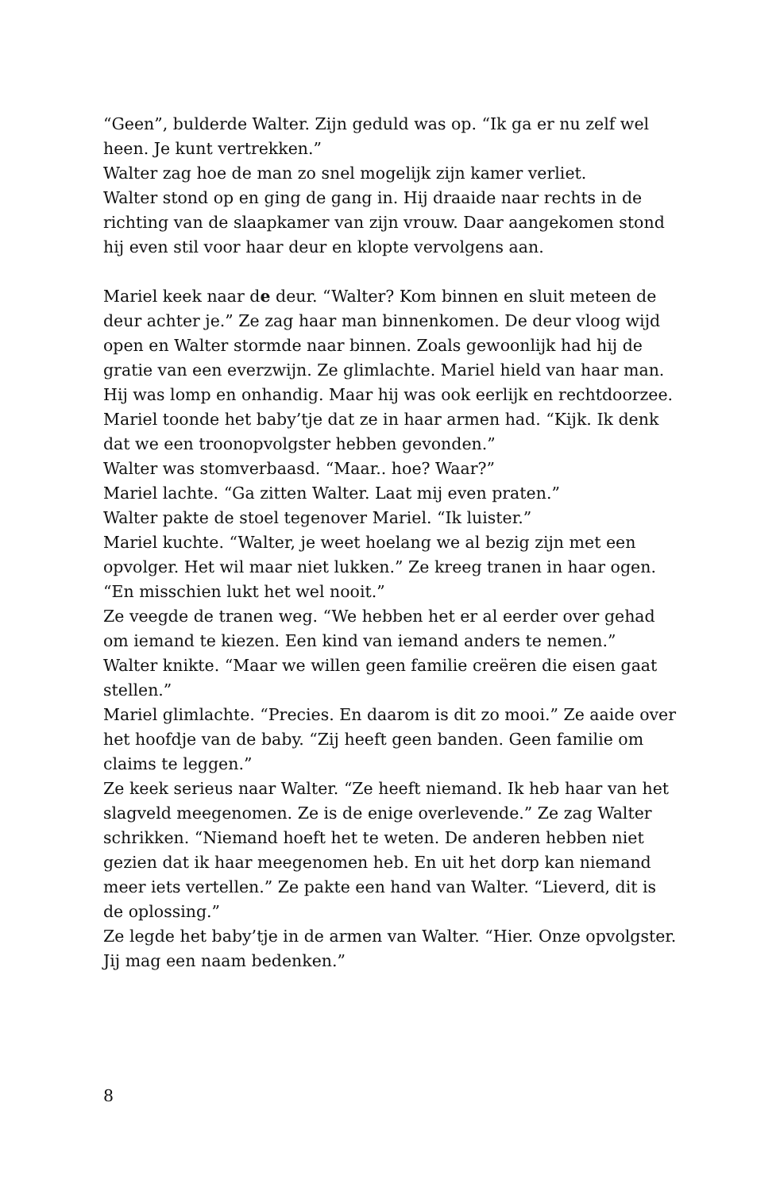“Geen”, bulderde Walter. Zijn geduld was op. “Ik ga er nu zelf wel heen. Je kunt vertrekken.”
Walter zag hoe de man zo snel mogelijk zijn kamer verliet.
Walter stond op en ging de gang in. Hij draaide naar rechts in de richting van de slaapkamer van zijn vrouw. Daar aangekomen stond hij even stil voor haar deur en klopte vervolgens aan.
Mariel keek naar de deur. “Walter? Kom binnen en sluit meteen de deur achter je.” Ze zag haar man binnenkomen. De deur vloog wijd open en Walter stormde naar binnen. Zoals gewoonlijk had hij de gratie van een everzwijn. Ze glimlachte. Mariel hield van haar man. Hij was lomp en onhandig. Maar hij was ook eerlijk en rechtdoorzee.
Mariel toonde het baby’tje dat ze in haar armen had. “Kijk. Ik denk dat we een troonopvolgster hebben gevonden.”
Walter was stomverbaasd. “Maar.. hoe? Waar?”
Mariel lachte. “Ga zitten Walter. Laat mij even praten.”
Walter pakte de stoel tegenover Mariel. “Ik luister.”
Mariel kuchte. “Walter, je weet hoelang we al bezig zijn met een opvolger. Het wil maar niet lukken.” Ze kreeg tranen in haar ogen. “En misschien lukt het wel nooit.”
Ze veegde de tranen weg. “We hebben het er al eerder over gehad om iemand te kiezen. Een kind van iemand anders te nemen.”
Walter knikte. “Maar we willen geen familie creëren die eisen gaat stellen.”
Mariel glimlachte. “Precies. En daarom is dit zo mooi.” Ze aaide over het hoofdje van de baby. “Zij heeft geen banden. Geen familie om claims te leggen.”
Ze keek serieus naar Walter. “Ze heeft niemand. Ik heb haar van het slagveld meegenomen. Ze is de enige overlevende.” Ze zag Walter schrikken. “Niemand hoeft het te weten. De anderen hebben niet gezien dat ik haar meegenomen heb. En uit het dorp kan niemand meer iets vertellen.” Ze pakte een hand van Walter. “Lieverd, dit is de oplossing.”
Ze legde het baby’tje in de armen van Walter. “Hier. Onze opvolgster. Jij mag een naam bedenken.”
8